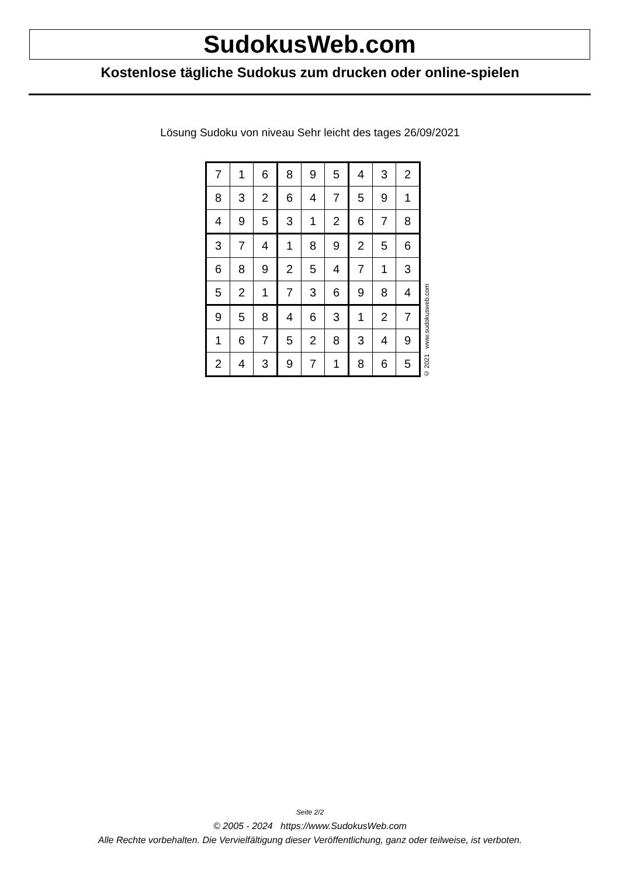SudokusWeb.com
Kostenlose tägliche Sudokus zum drucken oder online-spielen
Lösung Sudoku von niveau Sehr leicht des tages 26/09/2021
| 7 | 1 | 6 | 8 | 9 | 5 | 4 | 3 | 2 |
| 8 | 3 | 2 | 6 | 4 | 7 | 5 | 9 | 1 |
| 4 | 9 | 5 | 3 | 1 | 2 | 6 | 7 | 8 |
| 3 | 7 | 4 | 1 | 8 | 9 | 2 | 5 | 6 |
| 6 | 8 | 9 | 2 | 5 | 4 | 7 | 1 | 3 |
| 5 | 2 | 1 | 7 | 3 | 6 | 9 | 8 | 4 |
| 9 | 5 | 8 | 4 | 6 | 3 | 1 | 2 | 7 |
| 1 | 6 | 7 | 5 | 2 | 8 | 3 | 4 | 9 |
| 2 | 4 | 3 | 9 | 7 | 1 | 8 | 6 | 5 |
© 2021 www.sudokusweb.com
Seite 2/2
© 2005 - 2024 https://www.SudokusWeb.com
Alle Rechte vorbehalten. Die Vervielfältigung dieser Veröffentlichung, ganz oder teilweise, ist verboten.